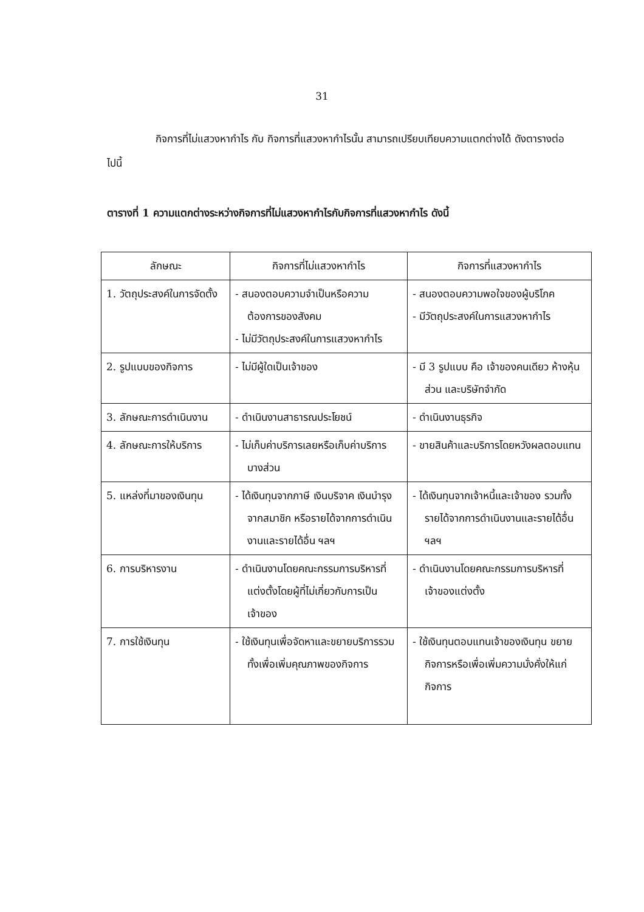31
กิจการที่ไม่แสวงหากำไร กับ กิจการที่แสวงหากำไรนั้น สามารถเปรียบเทียบความแตกต่างได้ ดังตารางต่อไปนี้
ตารางที่ 1 ความแตกต่างระหว่างกิจการที่ไม่แสวงหากำไรกับกิจการที่แสวงหากำไร ดังนี้
| ลักษณะ | กิจการที่ไม่แสวงหากำไร | กิจการที่แสวงหากำไร |
| --- | --- | --- |
| 1. วัตถุประสงค์ในการจัดตั้ง | - สนองตอบความจำเป็นหรือความต้องการของสังคม - ไม่มีวัตถุประสงค์ในการแสวงหากำไร | - สนองตอบความพอใจของผู้บริโภค - มีวัตถุประสงค์ในการแสวงหากำไร |
| 2. รูปแบบของกิจการ | - ไม่มีผู้ใดเป็นเจ้าของ | - มี 3 รูปแบบ คือ เจ้าของคนเดียว ห้างหุ้นส่วน และบริษัทจำกัด |
| 3. ลักษณะการดำเนินงาน | - ดำเนินงานสาธารณประโยชน์ | - ดำเนินงานธุรกิจ |
| 4. ลักษณะการให้บริการ | - ไม่เก็บค่าบริการเลยหรือเก็บค่าบริการบางส่วน | - ขายสินค้าและบริการโดยหวังผลตอบแทน |
| 5. แหล่งที่มาของเงินทุน | - ได้เงินทุนจากภาษี เงินบริจาค เงินบำรุงจากสมาชิก หรือรายได้จากการดำเนินงานและรายได้อื่น ฯลฯ | - ได้เงินทุนจากเจ้าหนี้และเจ้าของ รวมทั้งรายได้จากการดำเนินงานและรายได้อื่น ฯลฯ |
| 6. การบริหารงาน | - ดำเนินงานโดยคณะกรรมการบริหารที่แต่งตั้งโดยผู้ที่ไม่เกี่ยวกับการเป็นเจ้าของ | - ดำเนินงานโดยคณะกรรมการบริหารที่เจ้าของแต่งตั้ง |
| 7. การใช้เงินทุน | - ใช้เงินทุนเพื่อจัดหาและขยายบริการรวมทั้งเพื่อเพิ่มคุณภาพของกิจการ | - ใช้เงินทุนตอบแทนเจ้าของเงินทุน ขยายกิจการหรือเพื่อเพิ่มความมั่งคั่งให้แก่กิจการ |